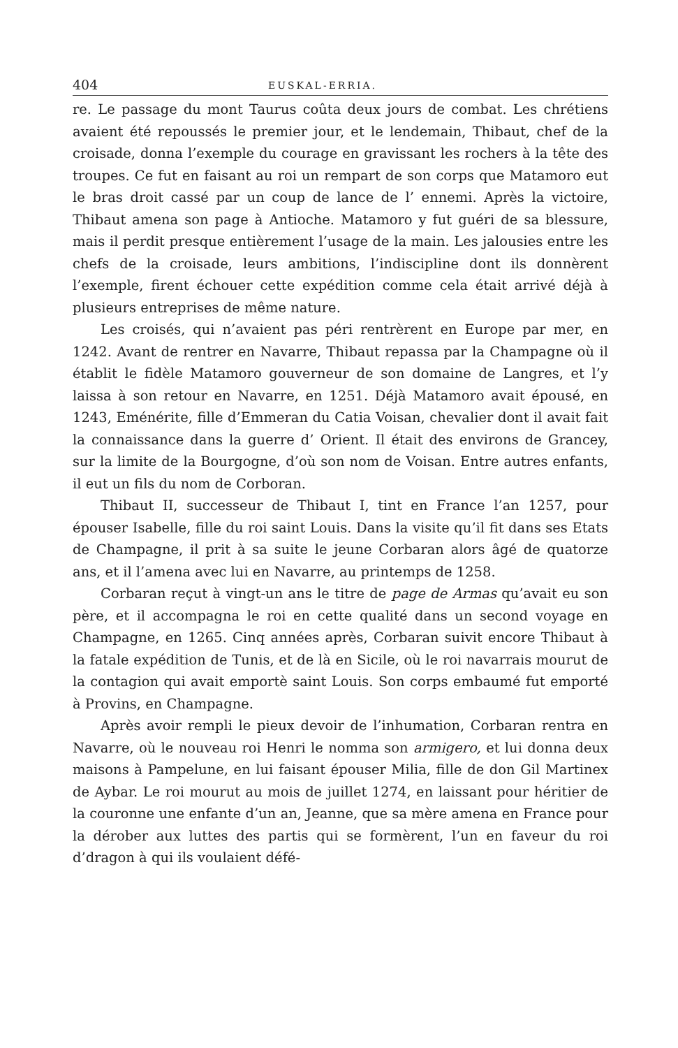404 EUSKAL-ERRIA.
re. Le passage du mont Taurus coûta deux jours de combat. Les chrétiens avaient été repoussés le premier jour, et le lendemain, Thibaut, chef de la croisade, donna l’exemple du courage en gravissant les rochers à la tête des troupes. Ce fut en faisant au roi un rempart de son corps que Matamoro eut le bras droit cassé par un coup de lance de l’ ennemi. Après la victoire, Thibaut amena son page à Antioche. Matamoro y fut guéri de sa blessure, mais il perdit presque entièrement l’usage de la main. Les jalousies entre les chefs de la croisade, leurs ambitions, l’indiscipline dont ils donnèrent l’exemple, firent échouer cette expédition comme cela était arrivé déjà à plusieurs entreprises de même nature.
Les croisés, qui n’avaient pas péri rentrèrent en Europe par mer, en 1242. Avant de rentrer en Navarre, Thibaut repassa par la Champagne où il établit le fidèle Matamoro gouverneur de son domaine de Langres, et l’y laissa à son retour en Navarre, en 1251. Déjà Matamoro avait épousé, en 1243, Eménérite, fille d’Emmeran du Catia Voisan, chevalier dont il avait fait la connaissance dans la guerre d’ Orient. Il était des environs de Grancey, sur la limite de la Bourgogne, d’où son nom de Voisan. Entre autres enfants, il eut un fils du nom de Corboran.
Thibaut II, successeur de Thibaut I, tint en France l’an 1257, pour épouser Isabelle, fille du roi saint Louis. Dans la visite qu’il fit dans ses Etats de Champagne, il prit à sa suite le jeune Corbaran alors âgé de quatorze ans, et il l’amena avec lui en Navarre, au printemps de 1258.
Corbaran reçut à vingt-un ans le titre de page de Armas qu’avait eu son père, et il accompagna le roi en cette qualité dans un second voyage en Champagne, en 1265. Cinq années après, Corbaran suivit encore Thibaut à la fatale expédition de Tunis, et de là en Sicile, où le roi navarrais mourut de la contagion qui avait emportè saint Louis. Son corps embaumé fut emporté à Provins, en Champagne.
Après avoir rempli le pieux devoir de l’inhumation, Corbaran rentra en Navarre, où le nouveau roi Henri le nomma son armigero, et lui donna deux maisons à Pampelune, en lui faisant épouser Milia, fille de don Gil Martinex de Aybar. Le roi mourut au mois de juillet 1274, en laissant pour héritier de la couronne une enfante d’un an, Jeanne, que sa mère amena en France pour la dérober aux luttes des partis qui se formèrent, l’un en faveur du roi d’dragon à qui ils voulaient défé-